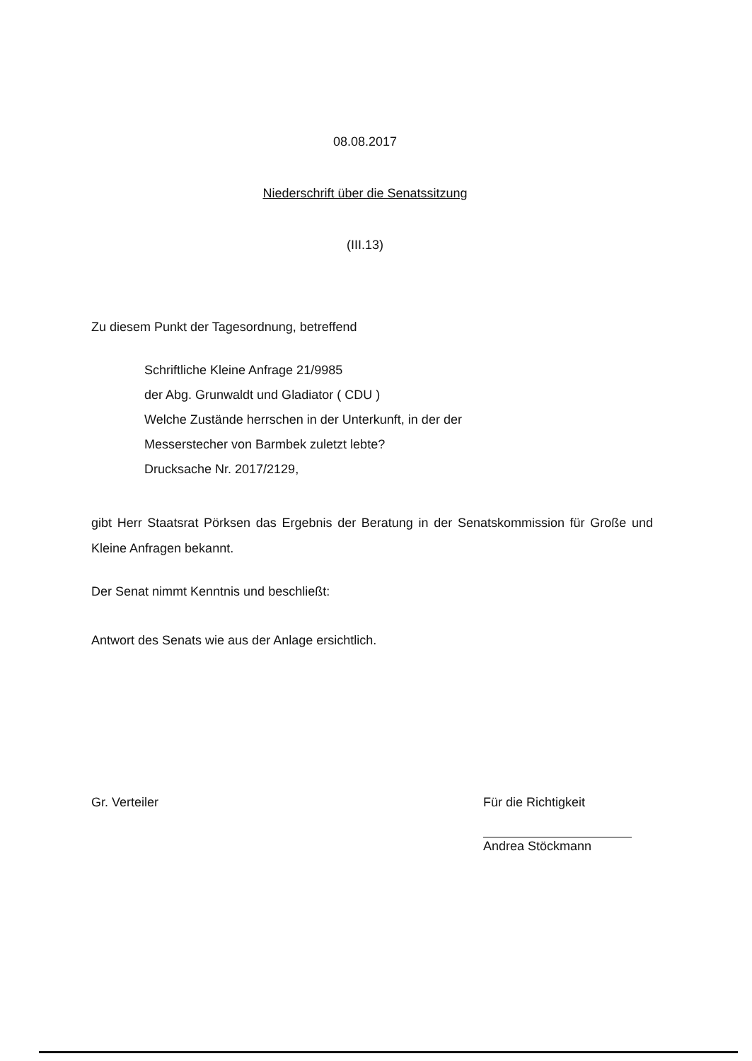08.08.2017
Niederschrift über die Senatssitzung
(III.13)
Zu diesem Punkt der Tagesordnung, betreffend
Schriftliche Kleine Anfrage 21/9985
der Abg. Grunwaldt und Gladiator ( CDU )
Welche Zustände herrschen in der Unterkunft, in der der
Messerstecher von Barmbek zuletzt lebte?
Drucksache Nr. 2017/2129,
gibt Herr Staatsrat Pörksen das Ergebnis der Beratung in der Senatskommission für Große und Kleine Anfragen bekannt.
Der Senat nimmt Kenntnis und beschließt:
Antwort des Senats wie aus der Anlage ersichtlich.
Gr. Verteiler Für die Richtigkeit
Andrea Stöckmann